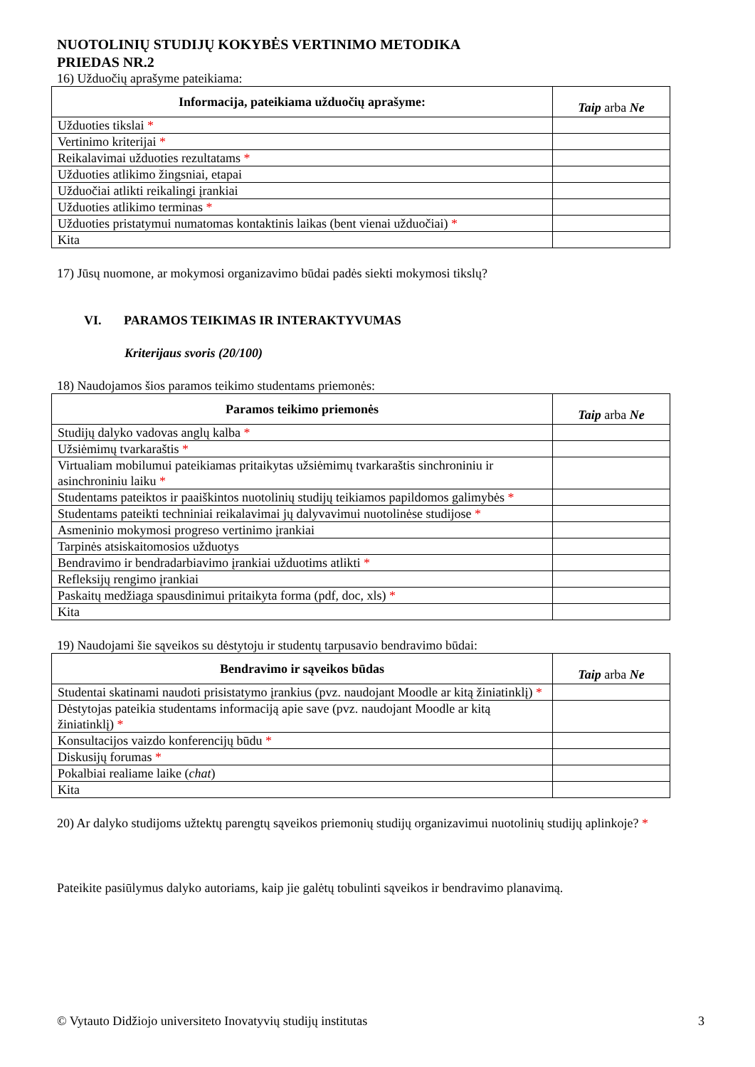NUOTOLINIŲ STUDIJŲ KOKYBĖS VERTINIMO METODIKA
PRIEDAS NR.2
16) Užduočių aprašyme pateikiama:
| Informacija, pateikiama užduočių aprašyme: | Taip arba Ne |
| --- | --- |
| Užduoties tikslai * | |
| Vertinimo kriterijai * | |
| Reikalavimai užduoties rezultatams * | |
| Užduoties atlikimo žingsniai, etapai | |
| Užduočiai atlikti reikalingi įrankiai | |
| Užduoties atlikimo terminas * | |
| Užduoties pristatymui numatomas kontaktinis laikas (bent vienai užduočiai) * | |
| Kita | |
17) Jūsų nuomone, ar mokymosi organizavimo būdai padės siekti mokymosi tikslų?
VI. PARAMOS TEIKIMAS IR INTERAKTYVUMAS
Kriterijaus svoris (20/100)
18) Naudojamos šios paramos teikimo studentams priemonės:
| Paramos teikimo priemonės | Taip arba Ne |
| --- | --- |
| Studijų dalyko vadovas anglų kalba * | |
| Užsiėmimų tvarkaraštis * | |
| Virtualiam mobilumui pateikiamas pritaikytas užsiėmimų tvarkaraštis sinchroniniu ir asinchroniniu laiku * | |
| Studentams pateiktos ir paaiškintos nuotolinių studijų teikiamos papildomos galimybės * | |
| Studentams pateikti techniniai reikalavimai jų dalyvavimui nuotolinėse studijose * | |
| Asmeninio mokymosi progreso vertinimo įrankiai | |
| Tarpinės atsiskaitomosios užduotys | |
| Bendravimo ir bendradarbiavimo įrankiai užduotims atlikti * | |
| Refleksijų rengimo įrankiai | |
| Paskaitų medžiaga spausdinimui pritaikyta forma (pdf, doc, xls) * | |
| Kita | |
19) Naudojami šie sąveikos su dėstytoju ir studentų tarpusavio bendravimo būdai:
| Bendravimo ir sąveikos būdas | Taip arba Ne |
| --- | --- |
| Studentai skatinami naudoti prisistatymo įrankius (pvz. naudojant Moodle ar kitą žiniatinklį) * | |
| Dėstytojas pateikia studentams informaciją apie save (pvz. naudojant Moodle ar kitą žiniatinklį) * | |
| Konsultacijos vaizdo konferencijų būdu * | |
| Diskusijų forumas * | |
| Pokalbiai realiame laike ( chat ) | |
| Kita | |
20) Ar dalyko studijoms užtektų parengtų sąveikos priemonių studijų organizavimui nuotolinių studijų aplinkoje? *
Pateikite pasiūlymus dalyko autoriams, kaip jie galėtų tobulinti sąveikos ir bendravimo planavimą.
© Vytauto Didžiojo universiteto Inovatyvių studijų institutas 3